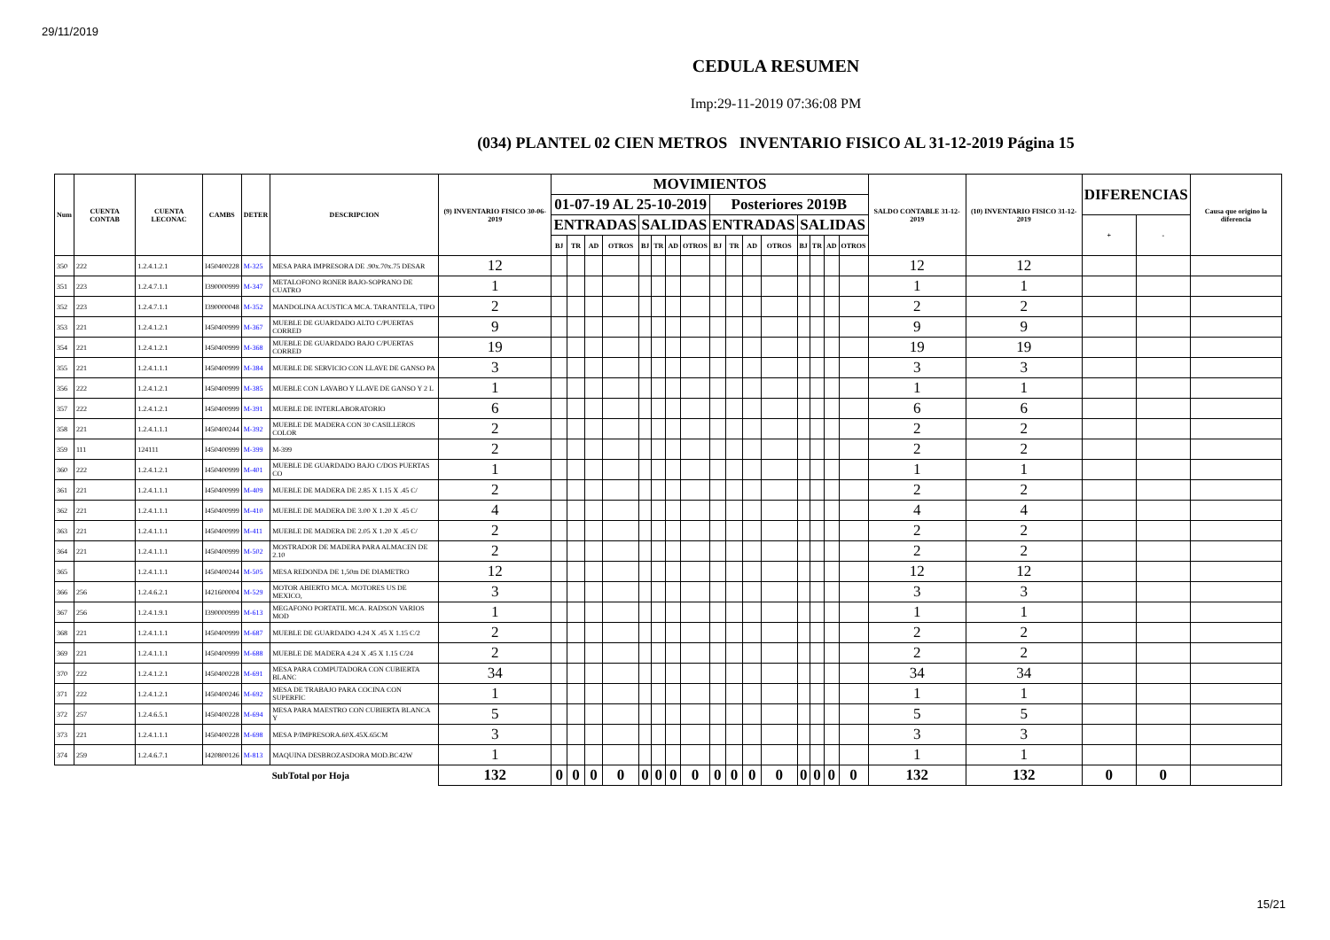29/11/2019
CEDULA RESUMEN
Imp:29-11-2019 07:36:08 PM
(034) PLANTEL 02 CIEN METROS INVENTARIO FISICO AL 31-12-2019 Página 15
| Num | CUENTA CONTAB | CUENTA LECONAC | CAMBS | DETER | DESCRIPCION | (9) INVENTARIO FISICO 30-06-2019 | MOVIMIENTOS | | | | | | | | | | | | | | | | SALDO CONTABLE 31-12-2019 | (10) INVENTARIO FISICO 31-12-2019 | DIFERENCIAS | | Causa que origino la diferencia |
| --- | --- | --- | --- | --- | --- | --- | --- | --- | --- | --- | --- | --- | --- | --- | --- | --- | --- | --- | --- | --- | --- | --- | --- | --- | --- | --- | --- |
| | | | | | | | 01-07-19 AL 25-10-2019 | | | | | | | | Posteriores 2019B | | | | | | | | | | | | |
| | | | | | | | ENTRADAS | | | | SALIDAS | | | | ENTRADAS | | | | SALIDAS | | | | | | + | - | |
| | | | | | | | BJ | TR | AD | OTROS | BJ | TR | AD | OTROS | BJ | TR | AD | OTROS | BJ | TR | AD | OTROS | | | | | |
| 350 | 222 | 1.2.4.1.2.1 | I450400228 | M-325 | MESA PARA IMPRESORA DE .90x.70x.75 DESAR | 12 | | | | | | | | | | | | | | | | | 12 | 12 | | | |
| 351 | 223 | 1.2.4.7.1.1 | I390000999 | M-347 | METALOFONO RONER BAJO-SOPRANO DE CUATRO | 1 | | | | | | | | | | | | | | | | | 1 | 1 | | | |
| 352 | 223 | 1.2.4.7.1.1 | I390000048 | M-352 | MANDOLINA ACUSTICA MCA. TARANTELA, TIPO | 2 | | | | | | | | | | | | | | | | | 2 | 2 | | | |
| 353 | 221 | 1.2.4.1.2.1 | I450400999 | M-367 | MUEBLE DE GUARDADO ALTO C/PUERTAS CORRED | 9 | | | | | | | | | | | | | | | | | 9 | 9 | | | |
| 354 | 221 | 1.2.4.1.2.1 | I450400999 | M-368 | MUEBLE DE GUARDADO BAJO C/PUERTAS CORRED | 19 | | | | | | | | | | | | | | | | | 19 | 19 | | | |
| 355 | 221 | 1.2.4.1.1.1 | I450400999 | M-384 | MUEBLE DE SERVICIO CON LLAVE DE GANSO PA | 3 | | | | | | | | | | | | | | | | | 3 | 3 | | | |
| 356 | 222 | 1.2.4.1.2.1 | I450400999 | M-385 | MUEBLE CON LAVABO Y LLAVE DE GANSO Y 2 L | 1 | | | | | | | | | | | | | | | | | 1 | 1 | | | |
| 357 | 222 | 1.2.4.1.2.1 | I450400999 | M-391 | MUEBLE DE INTERLABORATORIO | 6 | | | | | | | | | | | | | | | | | 6 | 6 | | | |
| 358 | 221 | 1.2.4.1.1.1 | I450400244 | M-392 | MUEBLE DE MADERA CON 30 CASILLEROS COLOR | 2 | | | | | | | | | | | | | | | | | 2 | 2 | | | |
| 359 | 111 | 124111 | I450400999 | M-399 | M-399 | 2 | | | | | | | | | | | | | | | | | 2 | 2 | | | |
| 360 | 222 | 1.2.4.1.2.1 | I450400999 | M-401 | MUEBLE DE GUARDADO BAJO C/DOS PUERTAS CO | 1 | | | | | | | | | | | | | | | | | 1 | 1 | | | |
| 361 | 221 | 1.2.4.1.1.1 | I450400999 | M-409 | MUEBLE DE MADERA DE 2.85 X 1.15 X .45 C/ | 2 | | | | | | | | | | | | | | | | | 2 | 2 | | | |
| 362 | 221 | 1.2.4.1.1.1 | I450400999 | M-410 | MUEBLE DE MADERA DE 3.00 X 1.20 X .45 C/ | 4 | | | | | | | | | | | | | | | | | 4 | 4 | | | |
| 363 | 221 | 1.2.4.1.1.1 | I450400999 | M-411 | MUEBLE DE MADERA DE 2.05 X 1.20 X .45 C/ | 2 | | | | | | | | | | | | | | | | | 2 | 2 | | | |
| 364 | 221 | 1.2.4.1.1.1 | I450400999 | M-502 | MOSTRADOR DE MADERA PARA ALMACEN DE 2.10 | 2 | | | | | | | | | | | | | | | | | 2 | 2 | | | |
| 365 | | 1.2.4.1.1.1 | I450400244 | M-505 | MESA REDONDA DE 1,50m DE DIAMETRO | 12 | | | | | | | | | | | | | | | | | 12 | 12 | | | |
| 366 | 256 | 1.2.4.6.2.1 | I421600004 | M-529 | MOTOR ABIERTO MCA. MOTORES US DE MEXICO, | 3 | | | | | | | | | | | | | | | | | 3 | 3 | | | |
| 367 | 256 | 1.2.4.1.9.1 | I390000999 | M-613 | MEGAFONO PORTATIL MCA. RADSON VARIOS MOD | 1 | | | | | | | | | | | | | | | | | 1 | 1 | | | |
| 368 | 221 | 1.2.4.1.1.1 | I450400999 | M-687 | MUEBLE DE GUARDADO 4.24 X .45 X 1.15 C/2 | 2 | | | | | | | | | | | | | | | | | 2 | 2 | | | |
| 369 | 221 | 1.2.4.1.1.1 | I450400999 | M-688 | MUEBLE DE MADERA 4.24 X .45 X 1.15 C/24 | 2 | | | | | | | | | | | | | | | | | 2 | 2 | | | |
| 370 | 222 | 1.2.4.1.2.1 | I450400228 | M-691 | MESA PARA COMPUTADORA CON CUBIERTA BLANC | 34 | | | | | | | | | | | | | | | | | 34 | 34 | | | |
| 371 | 222 | 1.2.4.1.2.1 | I450400246 | M-692 | MESA DE TRABAJO PARA COCINA CON SUPERFIC | 1 | | | | | | | | | | | | | | | | | 1 | 1 | | | |
| 372 | 257 | 1.2.4.6.5.1 | I450400228 | M-694 | MESA PARA MAESTRO CON CUBIERTA BLANCA Y | 5 | | | | | | | | | | | | | | | | | 5 | 5 | | | |
| 373 | 221 | 1.2.4.1.1.1 | I450400228 | M-698 | MESA P/IMPRESORA.60X.45X.65CM | 3 | | | | | | | | | | | | | | | | | 3 | 3 | | | |
| 374 | 259 | 1.2.4.6.7.1 | I420800126 | M-813 | MAQUINA DESBROZASDORA MOD.BC42W | 1 | | | | | | | | | | | | | | | | | 1 | 1 | | | |
| | | | | | SubTotal por Hoja | 132 | 0 | 0 | 0 | 0 | 0 | 0 | 0 | 0 | 0 | 0 | 0 | 0 | 0 | 0 | 0 | 0 | 132 | 132 | 0 | 0 | |
15/21